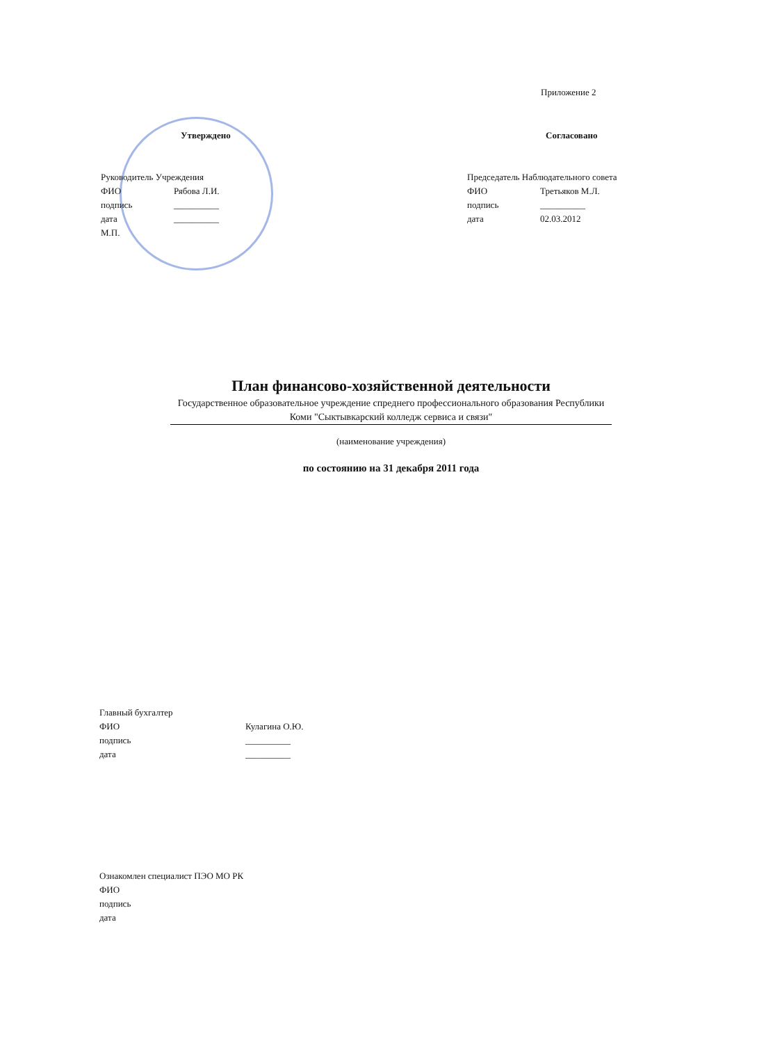Приложение 2
Утверждено
Руководитель Учреждения
ФИО Рябова Л.И.
подпись __________
дата __________
М.П.
Согласовано
Председатель Наблюдательного совета
ФИО Третьяков М.Л.
подпись __________
дата 02.03.2012
План финансово-хозяйственной деятельности
Государственное образовательное учреждение спреднего профессионального образования Республики Коми "Сыктывкарский колледж сервиса и связи"
(наименование учреждения)
по состоянию на 31 декабря 2011 года
Главный бухгалтер
ФИО Кулагина О.Ю.
подпись __________
дата __________
Ознакомлен специалист ПЭО МО РК
ФИО
подпись
дата